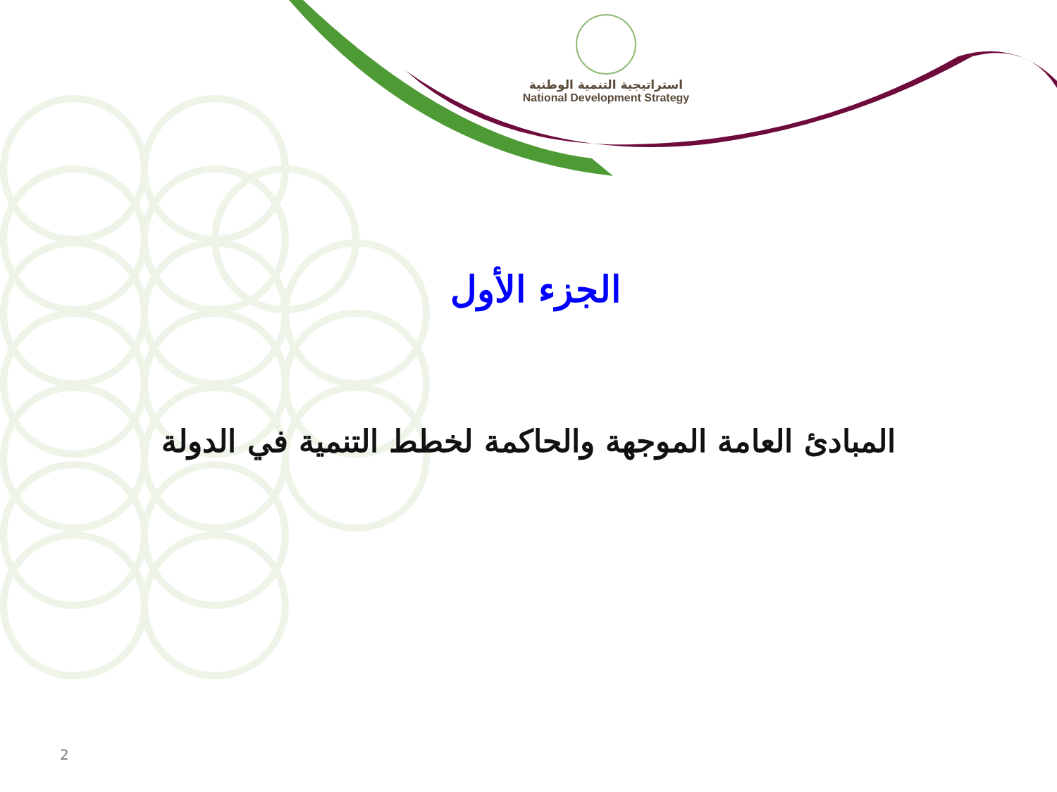استراتيجية التنمية الوطنية
National Development Strategy
الجزء الأول
المبادئ العامة الموجهة والحاكمة لخطط التنمية في الدولة
2